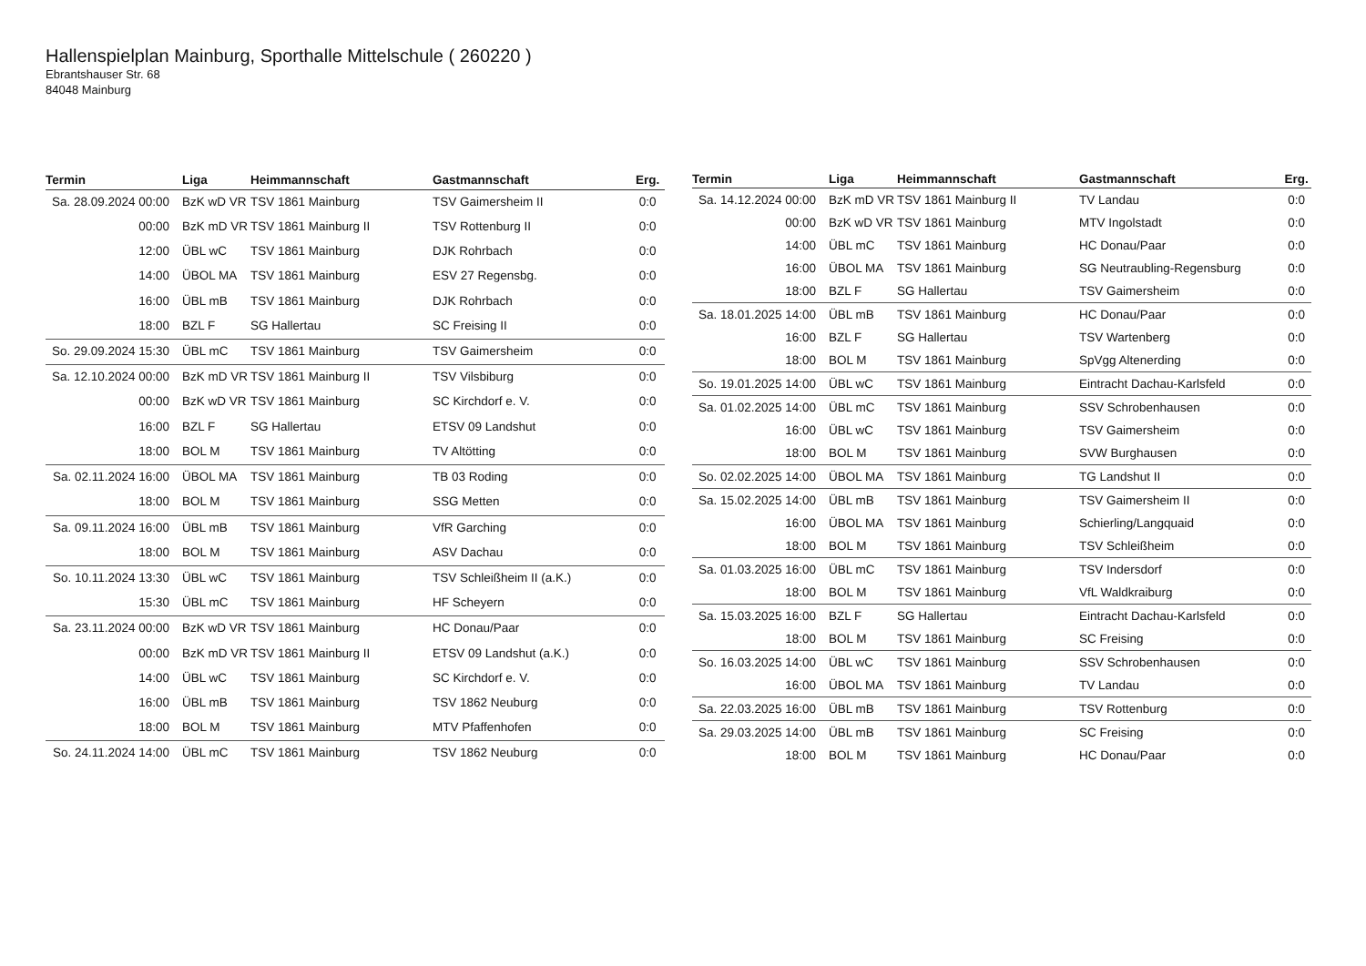Hallenspielplan Mainburg, Sporthalle Mittelschule ( 260220 )
Ebrantshauser Str. 68
84048 Mainburg
| Termin | Liga | Heimmannschaft | Gastmannschaft | Erg. |
| --- | --- | --- | --- | --- |
| Sa. 28.09.2024 00:00 | BzK wD VR | TSV 1861 Mainburg | TSV Gaimersheim II | 0:0 |
| 00:00 | BzK mD VR | TSV 1861 Mainburg II | TSV Rottenburg II | 0:0 |
| 12:00 | ÜBL wC | TSV 1861 Mainburg | DJK Rohrbach | 0:0 |
| 14:00 | ÜBOL MA | TSV 1861 Mainburg | ESV 27 Regensbg. | 0:0 |
| 16:00 | ÜBL mB | TSV 1861 Mainburg | DJK Rohrbach | 0:0 |
| 18:00 | BZL F | SG Hallertau | SC Freising II | 0:0 |
| So. 29.09.2024 15:30 | ÜBL mC | TSV 1861 Mainburg | TSV Gaimersheim | 0:0 |
| Sa. 12.10.2024 00:00 | BzK mD VR | TSV 1861 Mainburg II | TSV Vilsbiburg | 0:0 |
| 00:00 | BzK wD VR | TSV 1861 Mainburg | SC Kirchdorf e. V. | 0:0 |
| 16:00 | BZL F | SG Hallertau | ETSV 09 Landshut | 0:0 |
| 18:00 | BOL M | TSV 1861 Mainburg | TV Altötting | 0:0 |
| Sa. 02.11.2024 16:00 | ÜBOL MA | TSV 1861 Mainburg | TB 03 Roding | 0:0 |
| 18:00 | BOL M | TSV 1861 Mainburg | SSG Metten | 0:0 |
| Sa. 09.11.2024 16:00 | ÜBL mB | TSV 1861 Mainburg | VfR Garching | 0:0 |
| 18:00 | BOL M | TSV 1861 Mainburg | ASV Dachau | 0:0 |
| So. 10.11.2024 13:30 | ÜBL wC | TSV 1861 Mainburg | TSV Schleißheim II (a.K.) | 0:0 |
| 15:30 | ÜBL mC | TSV 1861 Mainburg | HF Scheyern | 0:0 |
| Sa. 23.11.2024 00:00 | BzK wD VR | TSV 1861 Mainburg | HC Donau/Paar | 0:0 |
| 00:00 | BzK mD VR | TSV 1861 Mainburg II | ETSV 09 Landshut (a.K.) | 0:0 |
| 14:00 | ÜBL wC | TSV 1861 Mainburg | SC Kirchdorf e. V. | 0:0 |
| 16:00 | ÜBL mB | TSV 1861 Mainburg | TSV 1862 Neuburg | 0:0 |
| 18:00 | BOL M | TSV 1861 Mainburg | MTV Pfaffenhofen | 0:0 |
| So. 24.11.2024 14:00 | ÜBL mC | TSV 1861 Mainburg | TSV 1862 Neuburg | 0:0 |
| Termin | Liga | Heimmannschaft | Gastmannschaft | Erg. |
| --- | --- | --- | --- | --- |
| Sa. 14.12.2024 00:00 | BzK mD VR | TSV 1861 Mainburg II | TV Landau | 0:0 |
| 00:00 | BzK wD VR | TSV 1861 Mainburg | MTV Ingolstadt | 0:0 |
| 14:00 | ÜBL mC | TSV 1861 Mainburg | HC Donau/Paar | 0:0 |
| 16:00 | ÜBOL MA | TSV 1861 Mainburg | SG Neutraubling-Regensburg | 0:0 |
| 18:00 | BZL F | SG Hallertau | TSV Gaimersheim | 0:0 |
| Sa. 18.01.2025 14:00 | ÜBL mB | TSV 1861 Mainburg | HC Donau/Paar | 0:0 |
| 16:00 | BZL F | SG Hallertau | TSV Wartenberg | 0:0 |
| 18:00 | BOL M | TSV 1861 Mainburg | SpVgg Altenerding | 0:0 |
| So. 19.01.2025 14:00 | ÜBL wC | TSV 1861 Mainburg | Eintracht Dachau-Karlsfeld | 0:0 |
| Sa. 01.02.2025 14:00 | ÜBL mC | TSV 1861 Mainburg | SSV Schrobenhausen | 0:0 |
| 16:00 | ÜBL wC | TSV 1861 Mainburg | TSV Gaimersheim | 0:0 |
| 18:00 | BOL M | TSV 1861 Mainburg | SVW Burghausen | 0:0 |
| So. 02.02.2025 14:00 | ÜBOL MA | TSV 1861 Mainburg | TG Landshut II | 0:0 |
| Sa. 15.02.2025 14:00 | ÜBL mB | TSV 1861 Mainburg | TSV Gaimersheim II | 0:0 |
| 16:00 | ÜBOL MA | TSV 1861 Mainburg | Schierling/Langquaid | 0:0 |
| 18:00 | BOL M | TSV 1861 Mainburg | TSV Schleißheim | 0:0 |
| Sa. 01.03.2025 16:00 | ÜBL mC | TSV 1861 Mainburg | TSV Indersdorf | 0:0 |
| 18:00 | BOL M | TSV 1861 Mainburg | VfL Waldkraiburg | 0:0 |
| Sa. 15.03.2025 16:00 | BZL F | SG Hallertau | Eintracht Dachau-Karlsfeld | 0:0 |
| 18:00 | BOL M | TSV 1861 Mainburg | SC Freising | 0:0 |
| So. 16.03.2025 14:00 | ÜBL wC | TSV 1861 Mainburg | SSV Schrobenhausen | 0:0 |
| 16:00 | ÜBOL MA | TSV 1861 Mainburg | TV Landau | 0:0 |
| Sa. 22.03.2025 16:00 | ÜBL mB | TSV 1861 Mainburg | TSV Rottenburg | 0:0 |
| Sa. 29.03.2025 14:00 | ÜBL mB | TSV 1861 Mainburg | SC Freising | 0:0 |
| 18:00 | BOL M | TSV 1861 Mainburg | HC Donau/Paar | 0:0 |